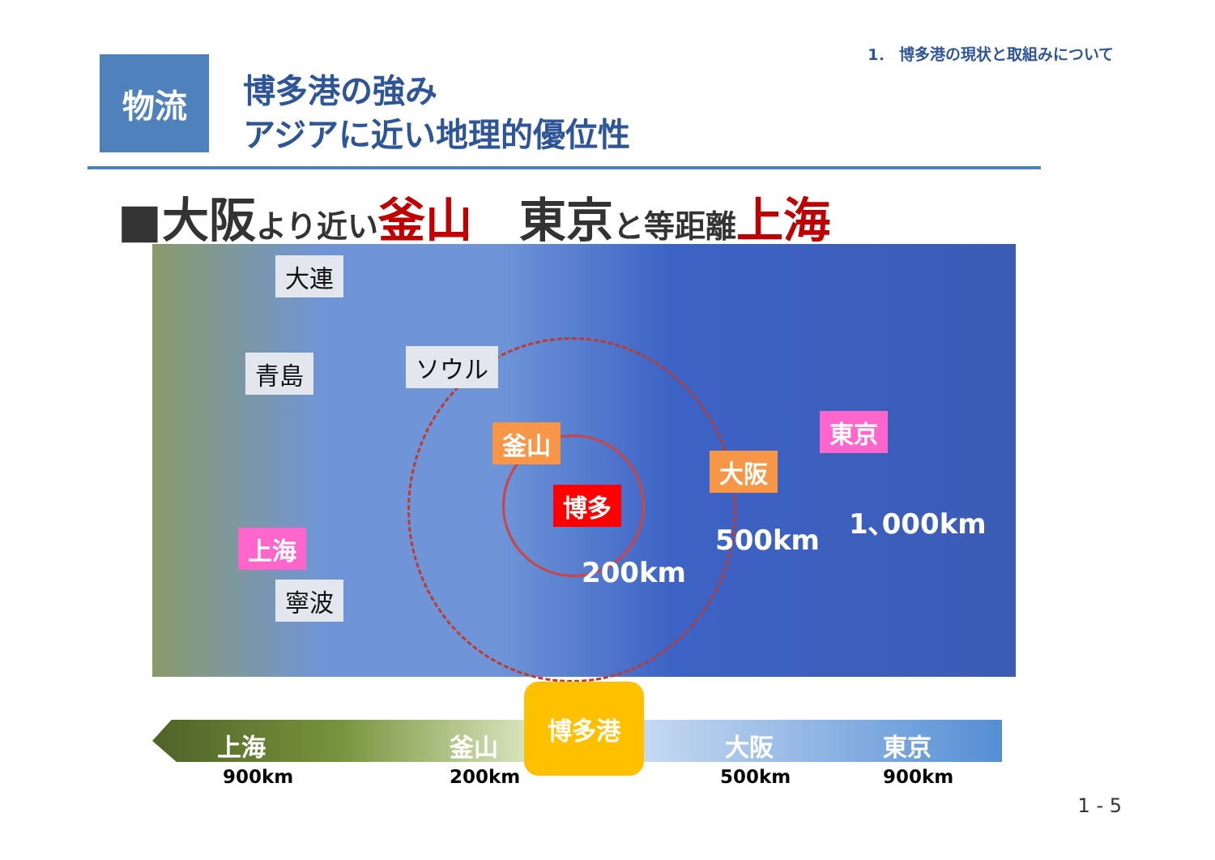1． 博多港の現状と取組みについて
物流
博多港の強み
アジアに近い地理的優位性
■大阪より近い 釜山　東京と等距離 上海
大連
青島 ソウル
釜山 東京
大阪
博多
上海
寧波
1､000km
500km
200km
上海 釜山 大阪 東京
博多港
900km 200km 500km 900km
1 - 5